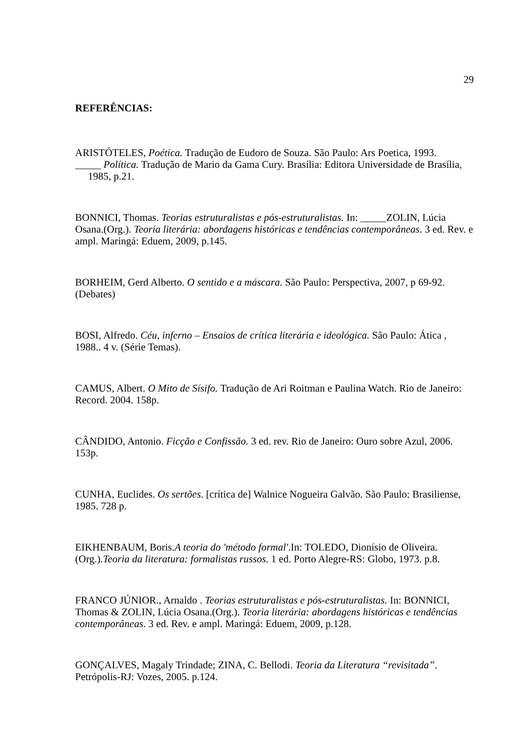29
REFERÊNCIAS:
ARISTÓTELES, Poética. Tradução de Eudoro de Souza. São Paulo: Ars Poetica, 1993.
_____ Política. Tradução de Mario da Gama Cury. Brasília: Editora Universidade de Brasília, 1985, p.21.
BONNICI, Thomas. Teorias estruturalistas e pós-estruturalistas. In: _____ZOLIN, Lúcia Osana.(Org.). Teoria literária: abordagens históricas e tendências contemporâneas. 3 ed. Rev. e ampl. Maringá: Eduem, 2009, p.145.
BORHEIM, Gerd Alberto. O sentido e a máscara. São Paulo: Perspectiva, 2007, p 69-92. (Debates)
BOSI, Alfredo. Céu, inferno – Ensaios de crítica literária e ideológica. São Paulo: Ática , 1988.. 4 v. (Série Temas).
CAMUS, Albert. O Mito de Sísifo. Tradução de Ari Roitman e Paulina Watch. Rio de Janeiro: Record. 2004. 158p.
CÂNDIDO, Antonio. Ficção e Confissão. 3 ed. rev. Rio de Janeiro: Ouro sobre Azul, 2006. 153p.
CUNHA, Euclides. Os sertões. [crítica de] Walnice Nogueira Galvão. São Paulo: Brasiliense, 1985. 728 p.
EIKHENBAUM, Boris.A teoria do 'método formal'.In: TOLEDO, Dionísio de Oliveira. (Org.).Teoria da literatura: formalistas russos. 1 ed. Porto Alegre-RS: Globo, 1973. p.8.
FRANCO JÚNIOR., Arnaldo . Teorias estruturalistas e pós-estruturalistas. In: BONNICI, Thomas & ZOLIN, Lúcia Osana.(Org.). Teoria literária: abordagens históricas e tendências contemporâneas. 3 ed. Rev. e ampl. Maringá: Eduem, 2009, p.128.
GONÇALVES, Magaly Trindade; ZINA, C. Bellodi. Teoria da Literatura “revisitada”. Petrópolis-RJ: Vozes, 2005. p.124.